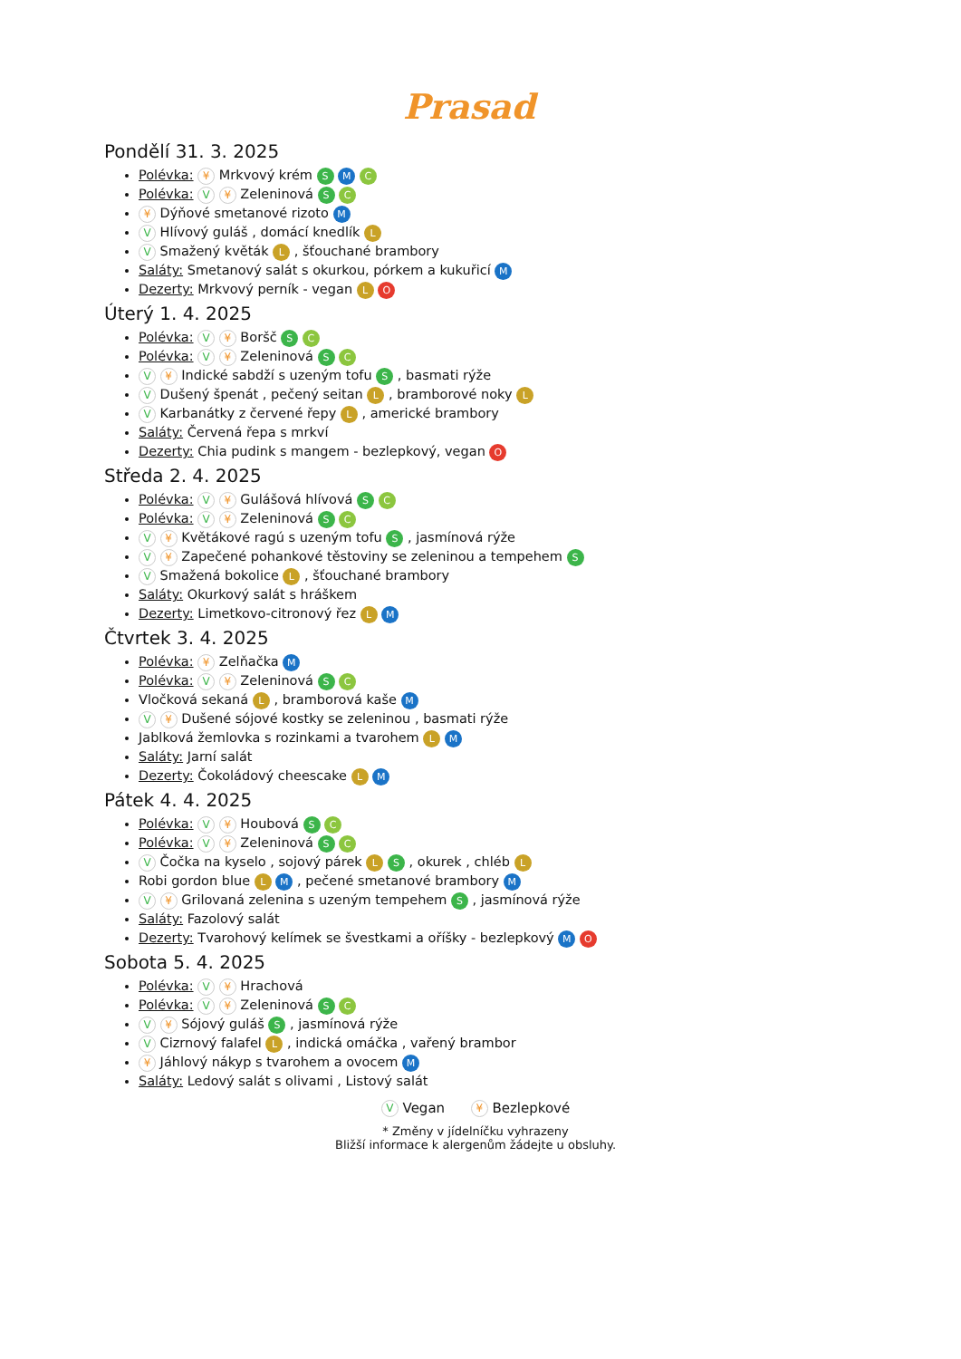Prasad
Pondělí 31. 3. 2025
Polévka: ¥ Mrkvový krém S M C
Polévka: V ¥ Zeleninová S C
¥ Dýňové smetanové rizoto M
V Hlívový guláš , domácí knedlík L
V Smažený květák L , šťouchané brambory
Saláty: Smetanový salát s okurkou, pórkem a kukuřicí M
Dezerty: Mrkvový perník - vegan L O
Úterý 1. 4. 2025
Polévka: V ¥ Boršč S C
Polévka: V ¥ Zeleninová S C
V ¥ Indické sabdží s uzeným tofu S , basmati rýže
V Dušený špenát , pečený seitan L , bramborové noky L
V Karbanátky z červené řepy L , americké brambory
Saláty: Červená řepa s mrkví
Dezerty: Chia pudink s mangem - bezlepkový, vegan O
Středa 2. 4. 2025
Polévka: V ¥ Gulášová hlívová S C
Polévka: V ¥ Zeleninová S C
V ¥ Květákové ragú s uzeným tofu S , jasmínová rýže
V ¥ Zapečené pohankové těstoviny se zeleninou a tempehem S
V Smažená bokolice L , šťouchané brambory
Saláty: Okurkový salát s hráškem
Dezerty: Limetkovo-citronový řez L M
Čtvrtek 3. 4. 2025
Polévka: ¥ Zelňačka M
Polévka: V ¥ Zeleninová S C
Vločková sekaná L , bramborová kaše M
V ¥ Dušené sójové kostky se zeleninou , basmati rýže
Jablková žemlovka s rozinkami a tvarohem L M
Saláty: Jarní salát
Dezerty: Čokoládový cheescake L M
Pátek 4. 4. 2025
Polévka: V ¥ Houbová S C
Polévka: V ¥ Zeleninová S C
V Čočka na kyselo , sojový párek L S , okurek , chléb L
Robi gordon blue L M , pečené smetanové brambory M
V ¥ Grilovaná zelenina s uzeným tempehem S , jasmínová rýže
Saláty: Fazolový salát
Dezerty: Tvarohový kelímek se švestkami a oříšky - bezlepkový M O
Sobota 5. 4. 2025
Polévka: V ¥ Hrachová
Polévka: V ¥ Zeleninová S C
V ¥ Sójový guláš S , jasmínová rýže
V Cizrnový falafel L , indická omáčka , vařený brambor
¥ Jáhlový nákyp s tvarohem a ovocem M
Saláty: Ledový salát s olivami , Listový salát
V Vegan ¥ Bezlepkové
* Změny v jídelníčku vyhrazeny
Bližší informace k alergenům žádejte u obsluhy.